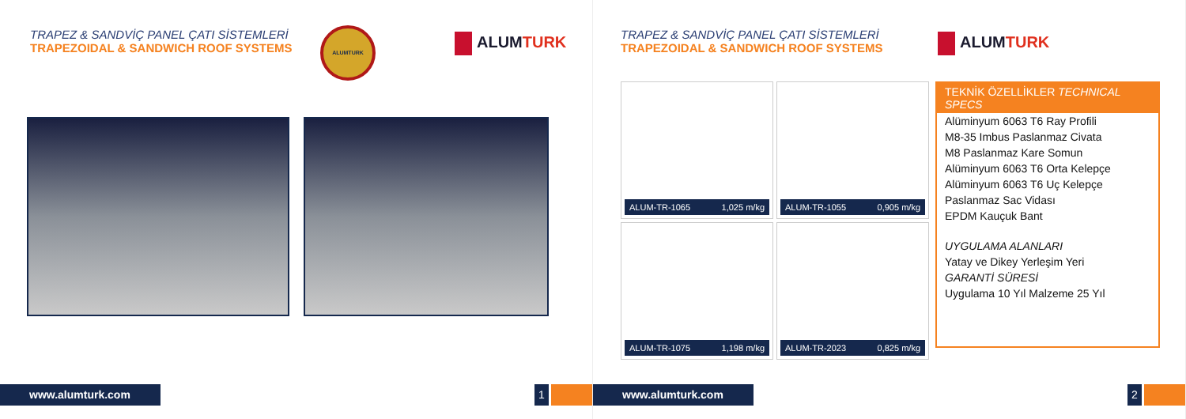TRAPEZ & SANDVİÇ PANEL ÇATI SİSTEMLERİ
TRAPEZOIDAL & SANDWICH ROOF SYSTEMS
ALUMTURK
ALUMTURK
www.alumturk.com 1
TRAPEZ & SANDVİÇ PANEL ÇATI SİSTEMLERİ
TRAPEZOIDAL & SANDWICH ROOF SYSTEMS
ALUMTURK
ALUM-TR-1065 1,025 m/kg
ALUM-TR-1055 0,905 m/kg
ALUM-TR-1075 1,198 m/kg
ALUM-TR-2023 0,825 m/kg
TEKNİK ÖZELLİKLER TECHNICAL SPECS
Alüminyum 6063 T6 Ray Profili
M8-35 Imbus Paslanmaz Civata
M8 Paslanmaz Kare Somun
Alüminyum 6063 T6 Orta Kelepçe
Alüminyum 6063 T6 Uç Kelepçe
Paslanmaz Sac Vidası
EPDM Kauçuk Bant
UYGULAMA ALANLARI
Yatay ve Dikey Yerleşim Yeri
GARANTİ SÜRESİ
Uygulama 10 Yıl Malzeme 25 Yıl
www.alumturk.com 2